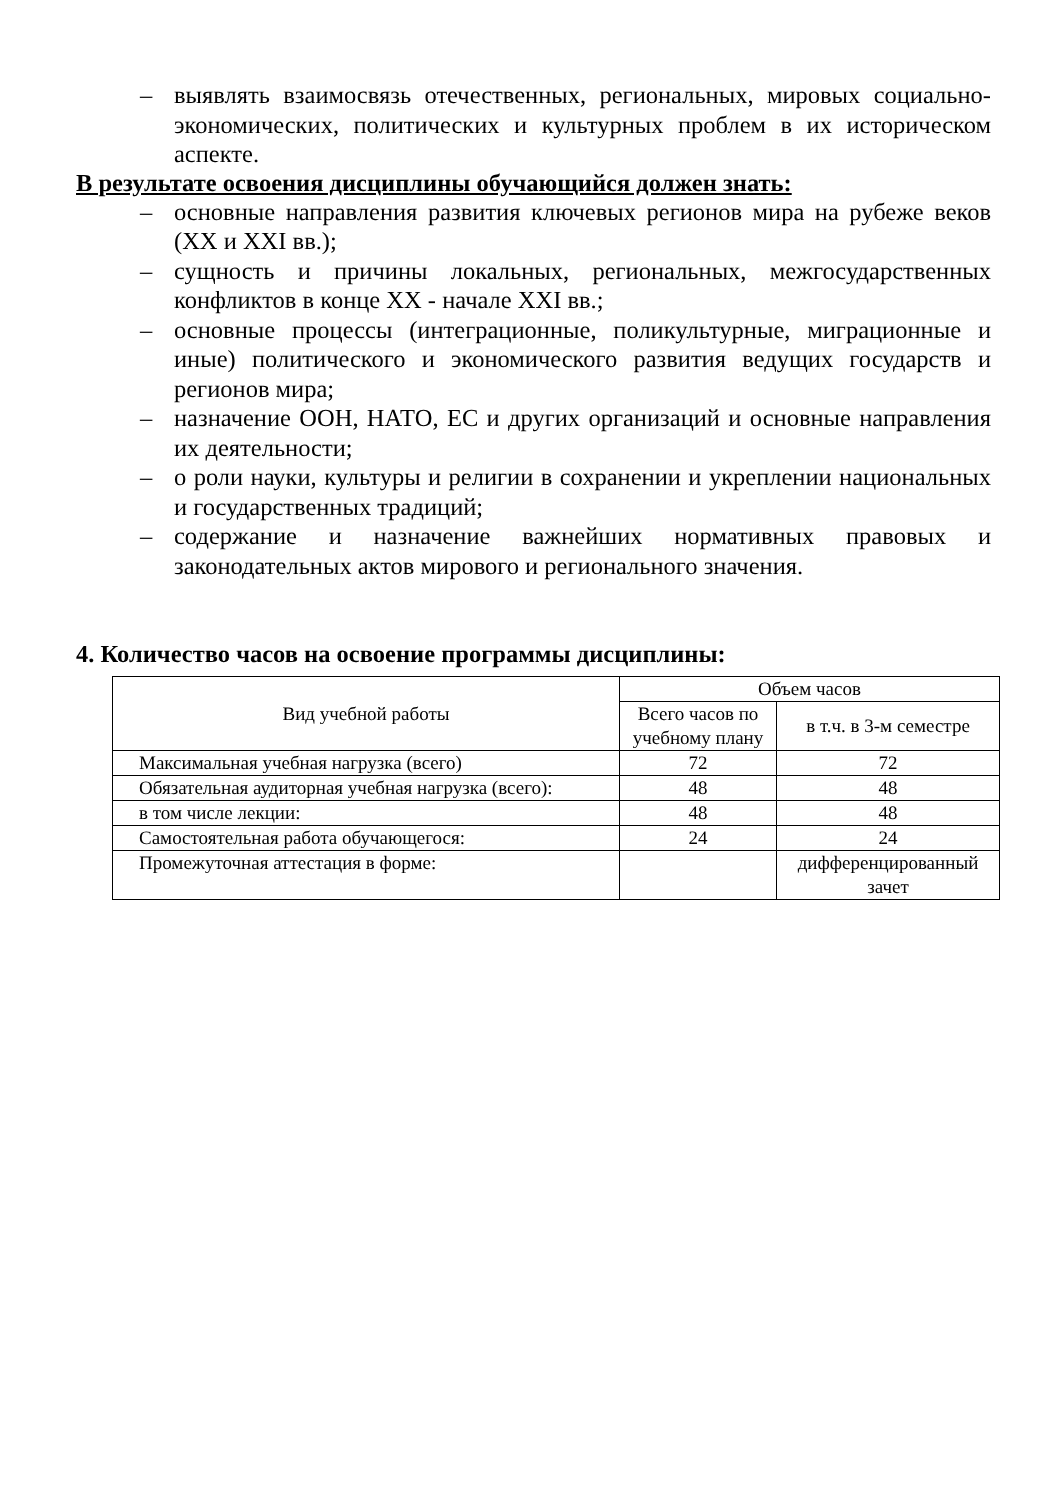– выявлять взаимосвязь отечественных, региональных, мировых социально-экономических, политических и культурных проблем в их историческом аспекте.
В результате освоения дисциплины обучающийся должен знать:
– основные направления развития ключевых регионов мира на рубеже веков (XX и XXI вв.);
– сущность и причины локальных, региональных, межгосударственных конфликтов в конце XX - начале XXI вв.;
– основные процессы (интеграционные, поликультурные, миграционные и иные) политического и экономического развития ведущих государств и регионов мира;
– назначение ООН, НАТО, ЕС и других организаций и основные направления их деятельности;
– о роли науки, культуры и религии в сохранении и укреплении национальных и государственных традиций;
– содержание и назначение важнейших нормативных правовых и законодательных актов мирового и регионального значения.
4. Количество часов на освоение программы дисциплины:
| Вид учебной работы | Объем часов | |
| --- | --- | --- |
| | Всего часов по учебному плану | в т.ч. в 3-м семестре |
| Максимальная учебная нагрузка (всего) | 72 | 72 |
| Обязательная аудиторная учебная нагрузка (всего): | 48 | 48 |
| в том числе лекции: | 48 | 48 |
| Самостоятельная работа обучающегося: | 24 | 24 |
| Промежуточная аттестация в форме: | | дифференцированный зачет |